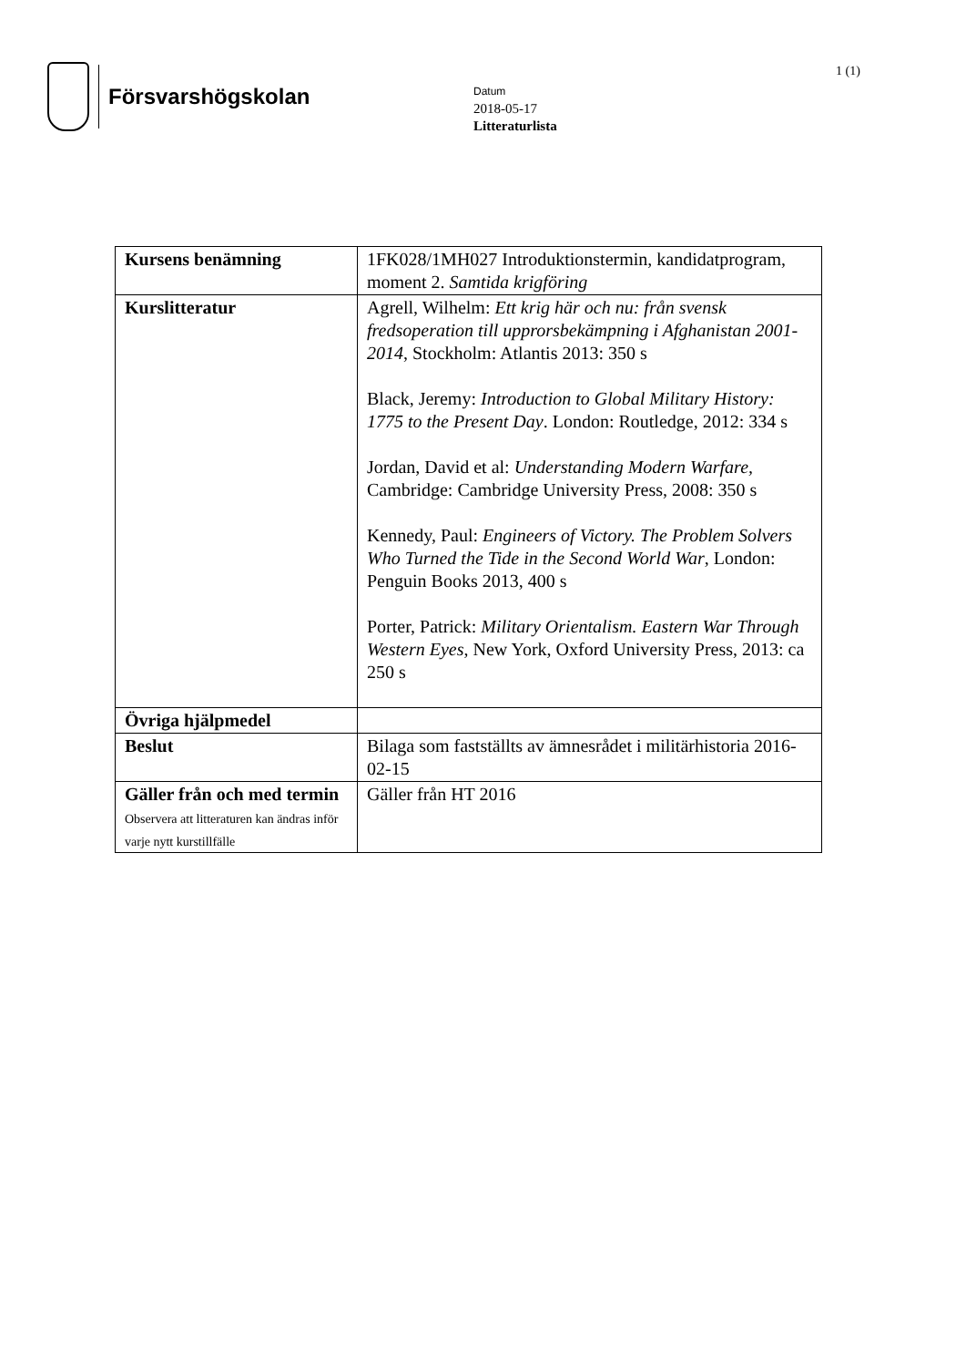Försvarshögskolan 1 (1)
Datum
2018-05-17
Litteraturlista
| Kursens benämning | 1FK028/1MH027 Introduktionstermin, kandidatprogram, moment 2. Samtida krigföring |
| Kurslitteratur | Agrell, Wilhelm: Ett krig här och nu: från svensk fredsoperation till upprorsbekämpning i Afghanistan 2001-2014 , Stockholm: Atlantis 2013: 350 s Black, Jeremy: Introduction to Global Military History: 1775 to the Present Day . London: Routledge, 2012: 334 s Jordan, David et al: Understanding Modern Warfare, Cambridge: Cambridge University Press, 2008: 350 s Kennedy, Paul: Engineers of Victory. The Problem Solvers Who Turned the Tide in the Second World War , London: Penguin Books 2013, 400 s Porter, Patrick: Military Orientalism. Eastern War Through Western Eyes , New York, Oxford University Press, 2013: ca 250 s |
| Övriga hjälpmedel | |
| Beslut | Bilaga som fastställts av ämnesrådet i militärhistoria 2016-02-15 |
| Gäller från och med termin Observera att litteraturen kan ändras inför varje nytt kurstillfälle | Gäller från HT 2016 |